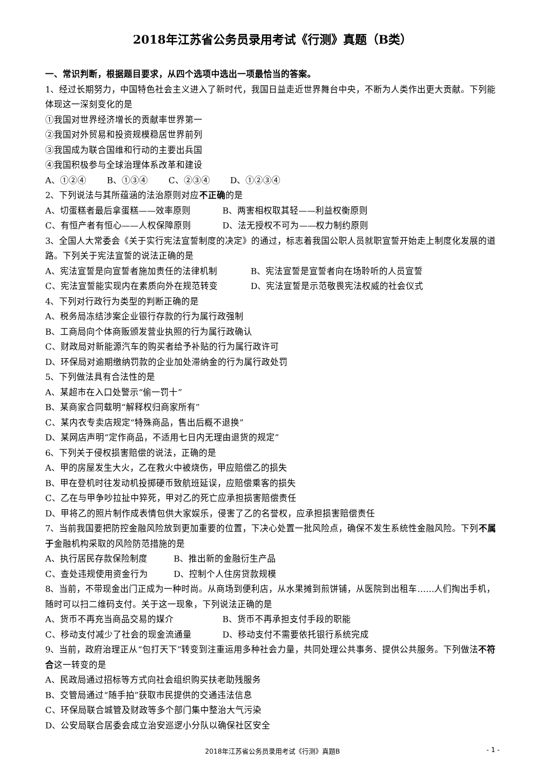2018年江苏省公务员录用考试《行测》真题（B类）
一、常识判断，根据题目要求，从四个选项中选出一项最恰当的答案。
1、经过长期努力，中国特色社会主义进入了新时代，我国日益走近世界舞台中央，不断为人类作出更大贡献。下列能体现这一深刻变化的是
①我国对世界经济增长的贡献率世界第一
②我国对外贸易和投资规模稳居世界前列
③我国成为联合国维和行动的主要出兵国
④我国积极参与全球治理体系改革和建设
A、①②④ B、①③④ C、②③④ D、①②③④
2、下列说法与其所蕴涵的法治原则对应不正确的是
A、切蛋糕者最后拿蛋糕——效率原则 B、两害相权取其轻——利益权衡原则
C、有恒产者有恒心——人权保障原则 D、法无授权不可为——权力制约原则
3、全国人大常委会《关于实行宪法宣誓制度的决定》的通过，标志着我国公职人员就职宣誓开始走上制度化发展的道路。下列关于宪法宣誓的说法正确的是
A、宪法宣誓是向宣誓者施加责任的法律机制 B、宪法宣誓是宣誓者向在场聆听的人员宣誓
C、宪法宣誓能实现内在素质向外在规范转变 D、宪法宣誓是示范敬畏宪法权威的社会仪式
4、下列对行政行为类型的判断正确的是
A、税务局冻结涉案企业银行存款的行为属行政强制
B、工商局向个体商贩颁发营业执照的行为属行政确认
C、财政局对新能源汽车的购买者给予补贴的行为属行政许可
D、环保局对逾期缴纳罚款的企业加处滞纳金的行为属行政处罚
5、下列做法具有合法性的是
A、某超市在入口处警示“偷一罚十”
B、某商家合同载明“解释权归商家所有”
C、某内衣专卖店规定“特殊商品，售出后概不退换”
D、某网店声明“定作商品，不适用七日内无理由退货的规定”
6、下列关于侵权损害赔偿的说法，正确的是
A、甲的房屋发生大火，乙在救火中被烧伤，甲应赔偿乙的损失
B、甲在登机时往发动机投掷硬币致航班延误，应赔偿乘客的损失
C、乙在与甲争吵拉扯中猝死，甲对乙的死亡应承担损害赔偿责任
D、甲将乙的照片制作成表情包供大家娱乐，侵害了乙的名誉权，应承担损害赔偿责任
7、当前我国要把防控金融风险放到更加重要的位置，下决心处置一批风险点，确保不发生系统性金融风险。下列不属于金融机构采取的风险防范措施的是
A、执行居民存款保险制度 B、推出新的金融衍生产品
C、查处违规使用资金行为 D、控制个人住房贷款规模
8、当前，不带现金出门正成为一种时尚。从商场到便利店，从水果摊到煎饼铺，从医院到出租车……人们掏出手机，随时可以扫二维码支付。关于这一现象，下列说法正确的是
A、货币不再充当商品交易的媒介 B、货币不再承担支付手段的职能
C、移动支付减少了社会的现金流通量 D、移动支付不需要依托银行系统完成
9、当前，政府治理正从“包打天下”转变到注重运用多种社会力量，共同处理公共事务、提供公共服务。下列做法不符合这一转变的是
A、民政局通过招标等方式向社会组织购买扶老助残服务
B、交管局通过“随手拍”获取市民提供的交通违法信息
C、环保局联合城管及财政等多个部门集中整治大气污染
D、公安局联合居委会成立治安巡逻小分队以确保社区安全
2018年江苏省公务员录用考试《行测》真题B - 1 -